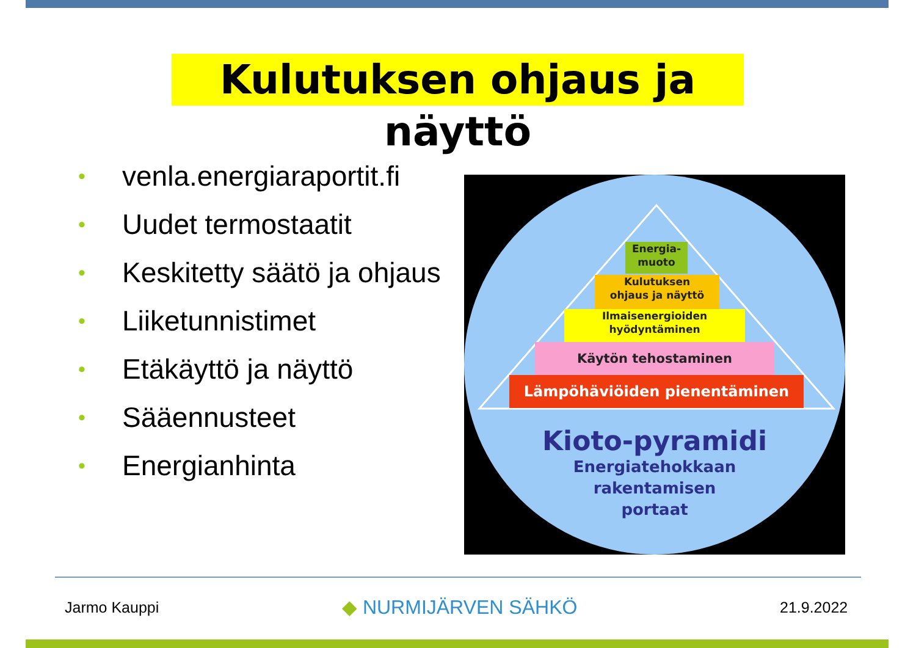Kulutuksen ohjaus ja näyttö
• venla.energiaraportit.fi
• Uudet termostaatit
• Keskitetty säätö ja ohjaus
• Liiketunnistimet
• Etäkäyttö ja näyttö
• Sääennusteet
• Energianhinta
Energia-
muoto
Kulutuksen
ohjaus ja näyttö
Ilmaisenergioiden
hyödyntäminen
Käytön tehostaminen
Lämpöhäviöiden pienentäminen
Kioto-pyramidi
Energiatehokkaan
rakentamisen
portaat
Jarmo Kauppi ◆ NURMIJÄRVEN SÄHKÖ 21.9.2022